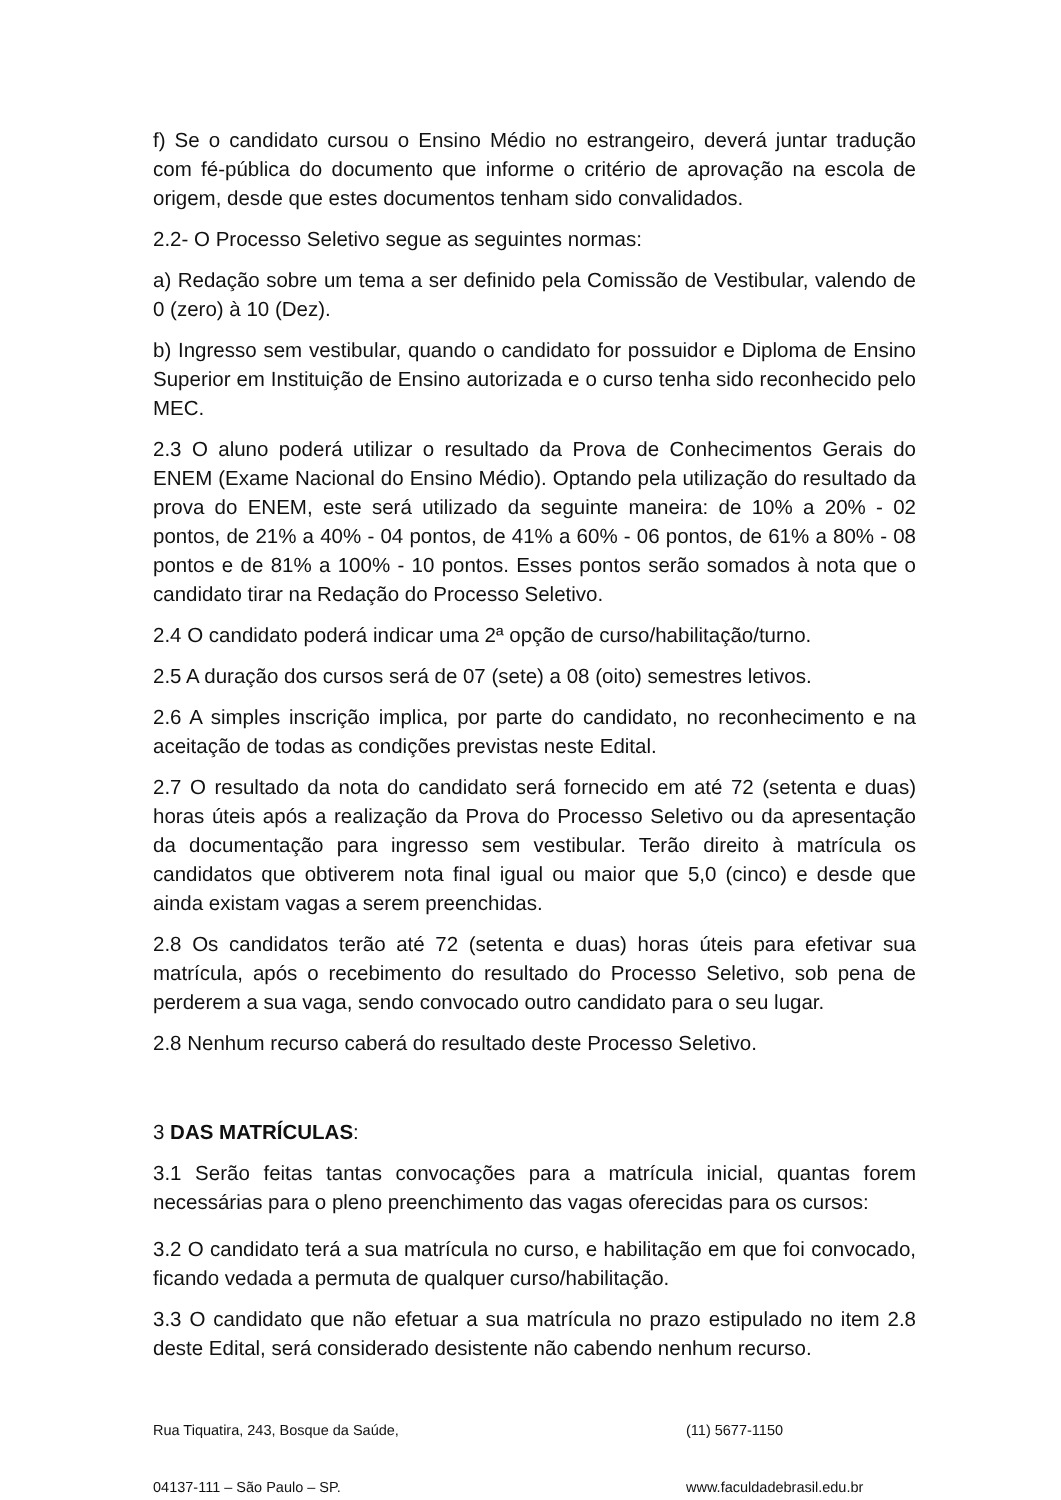f) Se o candidato cursou o Ensino Médio no estrangeiro, deverá juntar tradução com fé-pública do documento que informe o critério de aprovação na escola de origem, desde que estes documentos tenham sido convalidados.
2.2- O Processo Seletivo segue as seguintes normas:
a) Redação sobre um tema a ser definido pela Comissão de Vestibular, valendo de 0 (zero) à 10 (Dez).
b) Ingresso sem vestibular, quando o candidato for possuidor e Diploma de Ensino Superior em Instituição de Ensino autorizada e o curso tenha sido reconhecido pelo MEC.
2.3 O aluno poderá utilizar o resultado da Prova de Conhecimentos Gerais do ENEM (Exame Nacional do Ensino Médio). Optando pela utilização do resultado da prova do ENEM, este será utilizado da seguinte maneira: de 10% a 20% - 02 pontos, de 21% a 40% - 04 pontos, de 41% a 60% - 06 pontos, de 61% a 80% - 08 pontos e de 81% a 100% - 10 pontos. Esses pontos serão somados à nota que o candidato tirar na Redação do Processo Seletivo.
2.4 O candidato poderá indicar uma 2ª opção de curso/habilitação/turno.
2.5 A duração dos cursos será de 07 (sete) a 08 (oito) semestres letivos.
2.6 A simples inscrição implica, por parte do candidato, no reconhecimento e na aceitação de todas as condições previstas neste Edital.
2.7 O resultado da nota do candidato será fornecido em até 72 (setenta e duas) horas úteis após a realização da Prova do Processo Seletivo ou da apresentação da documentação para ingresso sem vestibular. Terão direito à matrícula os candidatos que obtiverem nota final igual ou maior que 5,0 (cinco) e desde que ainda existam vagas a serem preenchidas.
2.8 Os candidatos terão até 72 (setenta e duas) horas úteis para efetivar sua matrícula, após o recebimento do resultado do Processo Seletivo, sob pena de perderem a sua vaga, sendo convocado outro candidato para o seu lugar.
2.8 Nenhum recurso caberá do resultado deste Processo Seletivo.
3 DAS MATRÍCULAS:
3.1 Serão feitas tantas convocações para a matrícula inicial, quantas forem necessárias para o pleno preenchimento das vagas oferecidas para os cursos:
3.2 O candidato terá a sua matrícula no curso, e habilitação em que foi convocado, ficando vedada a permuta de qualquer curso/habilitação.
3.3 O candidato que não efetuar a sua matrícula no prazo estipulado no item 2.8 deste Edital, será considerado desistente não cabendo nenhum recurso.
Rua Tiquatira, 243, Bosque da Saúde,
(11) 5677-1150
04137-111 – São Paulo – SP.
www.faculdadebrasil.edu.br